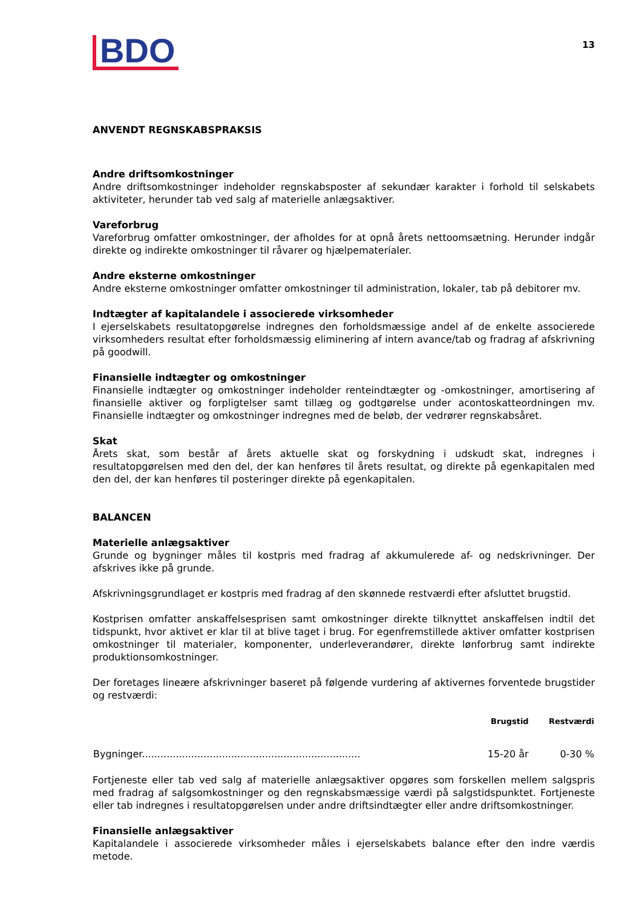BDO
13
ANVENDT REGNSKABSPRAKSIS
Andre driftsomkostninger
Andre driftsomkostninger indeholder regnskabsposter af sekundær karakter i forhold til selskabets aktiviteter, herunder tab ved salg af materielle anlægsaktiver.
Vareforbrug
Vareforbrug omfatter omkostninger, der afholdes for at opnå årets nettoomsætning. Herunder indgår direkte og indirekte omkostninger til råvarer og hjælpematerialer.
Andre eksterne omkostninger
Andre eksterne omkostninger omfatter omkostninger til administration, lokaler, tab på debitorer mv.
Indtægter af kapitalandele i associerede virksomheder
I ejerselskabets resultatopgørelse indregnes den forholdsmæssige andel af de enkelte associerede virksomheders resultat efter forholdsmæssig eliminering af intern avance/tab og fradrag af afskrivning på goodwill.
Finansielle indtægter og omkostninger
Finansielle indtægter og omkostninger indeholder renteindtægter og -omkostninger, amortisering af finansielle aktiver og forpligtelser samt tillæg og godtgørelse under acontoskatteordningen mv. Finansielle indtægter og omkostninger indregnes med de beløb, der vedrører regnskabsåret.
Skat
Årets skat, som består af årets aktuelle skat og forskydning i udskudt skat, indregnes i resultatopgørelsen med den del, der kan henføres til årets resultat, og direkte på egenkapitalen med den del, der kan henføres til posteringer direkte på egenkapitalen.
BALANCEN
Materielle anlægsaktiver
Grunde og bygninger måles til kostpris med fradrag af akkumulerede af- og nedskrivninger. Der afskrives ikke på grunde.
Afskrivningsgrundlaget er kostpris med fradrag af den skønnede restværdi efter afsluttet brugstid.
Kostprisen omfatter anskaffelsesprisen samt omkostninger direkte tilknyttet anskaffelsen indtil det tidspunkt, hvor aktivet er klar til at blive taget i brug. For egenfremstillede aktiver omfatter kostprisen omkostninger til materialer, komponenter, underleverandører, direkte lønforbrug samt indirekte produktionsomkostninger.
Der foretages lineære afskrivninger baseret på følgende vurdering af aktivernes forventede brugstider og restværdi:
| | Brugstid | Restværdi |
| --- | --- | --- |
| Bygninger....................................................................... | 15-20 år | 0-30 % |
Fortjeneste eller tab ved salg af materielle anlægsaktiver opgøres som forskellen mellem salgspris med fradrag af salgsomkostninger og den regnskabsmæssige værdi på salgstidspunktet. Fortjeneste eller tab indregnes i resultatopgørelsen under andre driftsindtægter eller andre driftsomkostninger.
Finansielle anlægsaktiver
Kapitalandele i associerede virksomheder måles i ejerselskabets balance efter den indre værdis metode.